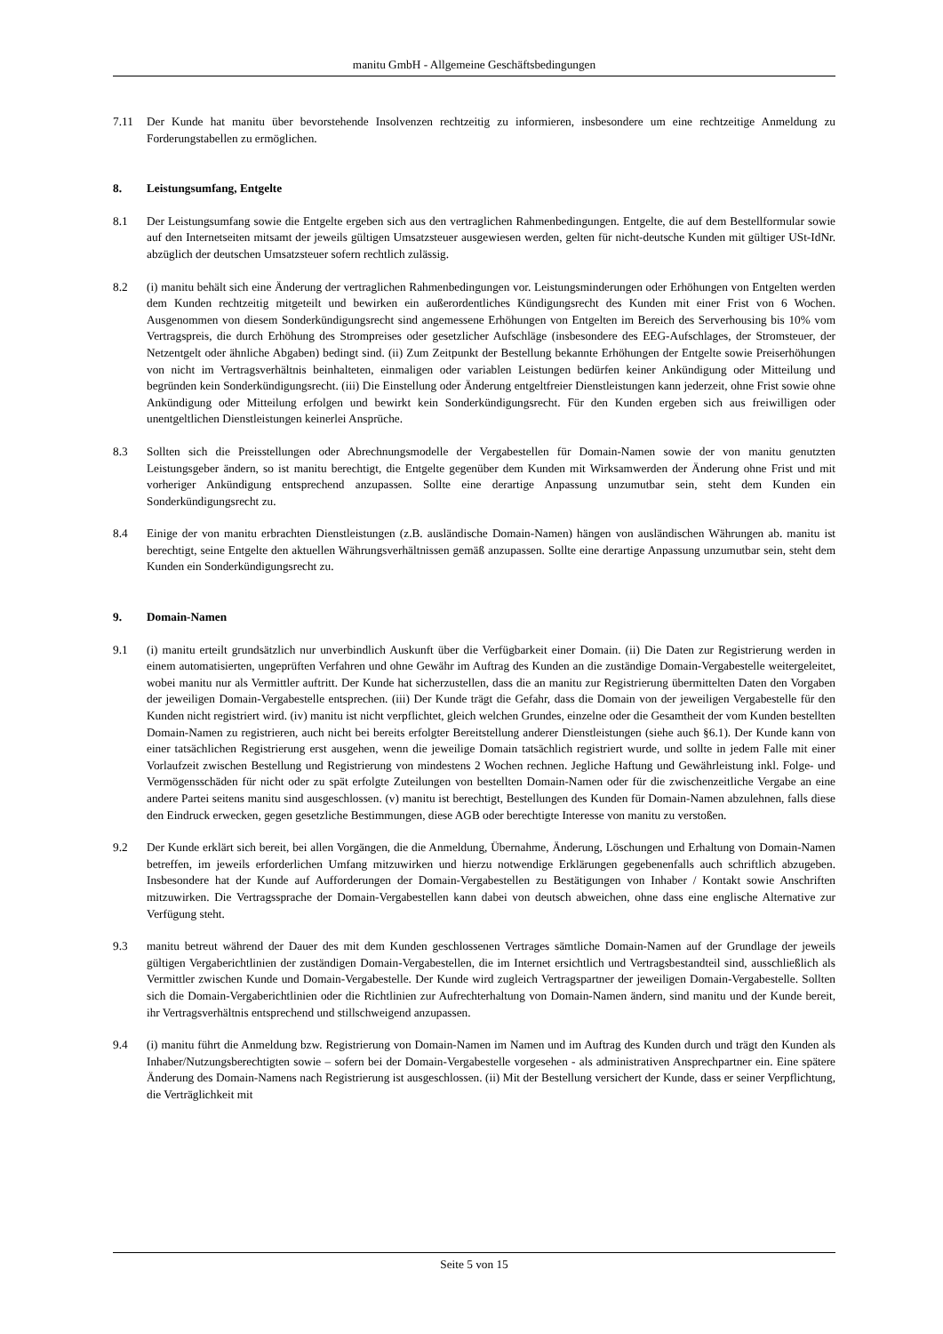manitu GmbH - Allgemeine Geschäftsbedingungen
7.11 Der Kunde hat manitu über bevorstehende Insolvenzen rechtzeitig zu informieren, insbesondere um eine rechtzeitige Anmeldung zu Forderungstabellen zu ermöglichen.
8. Leistungsumfang, Entgelte
8.1 Der Leistungsumfang sowie die Entgelte ergeben sich aus den vertraglichen Rahmenbedingungen. Entgelte, die auf dem Bestellformular sowie auf den Internetseiten mitsamt der jeweils gültigen Umsatzsteuer ausgewiesen werden, gelten für nicht-deutsche Kunden mit gültiger USt-IdNr. abzüglich der deutschen Umsatzsteuer sofern rechtlich zulässig.
8.2 (i) manitu behält sich eine Änderung der vertraglichen Rahmenbedingungen vor. Leistungsminderungen oder Erhöhungen von Entgelten werden dem Kunden rechtzeitig mitgeteilt und bewirken ein außerordentliches Kündigungsrecht des Kunden mit einer Frist von 6 Wochen. Ausgenommen von diesem Sonderkündigungsrecht sind angemessene Erhöhungen von Entgelten im Bereich des Serverhousing bis 10% vom Vertragspreis, die durch Erhöhung des Strompreises oder gesetzlicher Aufschläge (insbesondere des EEG-Aufschlages, der Stromsteuer, der Netzentgelt oder ähnliche Abgaben) bedingt sind. (ii) Zum Zeitpunkt der Bestellung bekannte Erhöhungen der Entgelte sowie Preiserhöhungen von nicht im Vertragsverhältnis beinhalteten, einmaligen oder variablen Leistungen bedürfen keiner Ankündigung oder Mitteilung und begründen kein Sonderkündigungsrecht. (iii) Die Einstellung oder Änderung entgeltfreier Dienstleistungen kann jederzeit, ohne Frist sowie ohne Ankündigung oder Mitteilung erfolgen und bewirkt kein Sonderkündigungsrecht. Für den Kunden ergeben sich aus freiwilligen oder unentgeltlichen Dienstleistungen keinerlei Ansprüche.
8.3 Sollten sich die Preisstellungen oder Abrechnungsmodelle der Vergabestellen für Domain-Namen sowie der von manitu genutzten Leistungsgeber ändern, so ist manitu berechtigt, die Entgelte gegenüber dem Kunden mit Wirksamwerden der Änderung ohne Frist und mit vorheriger Ankündigung entsprechend anzupassen. Sollte eine derartige Anpassung unzumutbar sein, steht dem Kunden ein Sonderkündigungsrecht zu.
8.4 Einige der von manitu erbrachten Dienstleistungen (z.B. ausländische Domain-Namen) hängen von ausländischen Währungen ab. manitu ist berechtigt, seine Entgelte den aktuellen Währungsverhältnissen gemäß anzupassen. Sollte eine derartige Anpassung unzumutbar sein, steht dem Kunden ein Sonderkündigungsrecht zu.
9. Domain-Namen
9.1 (i) manitu erteilt grundsätzlich nur unverbindlich Auskunft über die Verfügbarkeit einer Domain. (ii) Die Daten zur Registrierung werden in einem automatisierten, ungeprüften Verfahren und ohne Gewähr im Auftrag des Kunden an die zuständige Domain-Vergabestelle weitergeleitet, wobei manitu nur als Vermittler auftritt. Der Kunde hat sicherzustellen, dass die an manitu zur Registrierung übermittelten Daten den Vorgaben der jeweiligen Domain-Vergabestelle entsprechen. (iii) Der Kunde trägt die Gefahr, dass die Domain von der jeweiligen Vergabestelle für den Kunden nicht registriert wird. (iv) manitu ist nicht verpflichtet, gleich welchen Grundes, einzelne oder die Gesamtheit der vom Kunden bestellten Domain-Namen zu registrieren, auch nicht bei bereits erfolgter Bereitstellung anderer Dienstleistungen (siehe auch §6.1). Der Kunde kann von einer tatsächlichen Registrierung erst ausgehen, wenn die jeweilige Domain tatsächlich registriert wurde, und sollte in jedem Falle mit einer Vorlaufzeit zwischen Bestellung und Registrierung von mindestens 2 Wochen rechnen. Jegliche Haftung und Gewährleistung inkl. Folge- und Vermögensschäden für nicht oder zu spät erfolgte Zuteilungen von bestellten Domain-Namen oder für die zwischenzeitliche Vergabe an eine andere Partei seitens manitu sind ausgeschlossen. (v) manitu ist berechtigt, Bestellungen des Kunden für Domain-Namen abzulehnen, falls diese den Eindruck erwecken, gegen gesetzliche Bestimmungen, diese AGB oder berechtigte Interesse von manitu zu verstoßen.
9.2 Der Kunde erklärt sich bereit, bei allen Vorgängen, die die Anmeldung, Übernahme, Änderung, Löschungen und Erhaltung von Domain-Namen betreffen, im jeweils erforderlichen Umfang mitzuwirken und hierzu notwendige Erklärungen gegebenenfalls auch schriftlich abzugeben. Insbesondere hat der Kunde auf Aufforderungen der Domain-Vergabestellen zu Bestätigungen von Inhaber / Kontakt sowie Anschriften mitzuwirken. Die Vertragssprache der Domain-Vergabestellen kann dabei von deutsch abweichen, ohne dass eine englische Alternative zur Verfügung steht.
9.3 manitu betreut während der Dauer des mit dem Kunden geschlossenen Vertrages sämtliche Domain-Namen auf der Grundlage der jeweils gültigen Vergaberichtlinien der zuständigen Domain-Vergabestellen, die im Internet ersichtlich und Vertragsbestandteil sind, ausschließlich als Vermittler zwischen Kunde und Domain-Vergabestelle. Der Kunde wird zugleich Vertragspartner der jeweiligen Domain-Vergabestelle. Sollten sich die Domain-Vergaberichtlinien oder die Richtlinien zur Aufrechterhaltung von Domain-Namen ändern, sind manitu und der Kunde bereit, ihr Vertragsverhältnis entsprechend und stillschweigend anzupassen.
9.4 (i) manitu führt die Anmeldung bzw. Registrierung von Domain-Namen im Namen und im Auftrag des Kunden durch und trägt den Kunden als Inhaber/Nutzungsberechtigten sowie – sofern bei der Domain-Vergabestelle vorgesehen - als administrativen Ansprechpartner ein. Eine spätere Änderung des Domain-Namens nach Registrierung ist ausgeschlossen. (ii) Mit der Bestellung versichert der Kunde, dass er seiner Verpflichtung, die Verträglichkeit mit
Seite 5 von 15